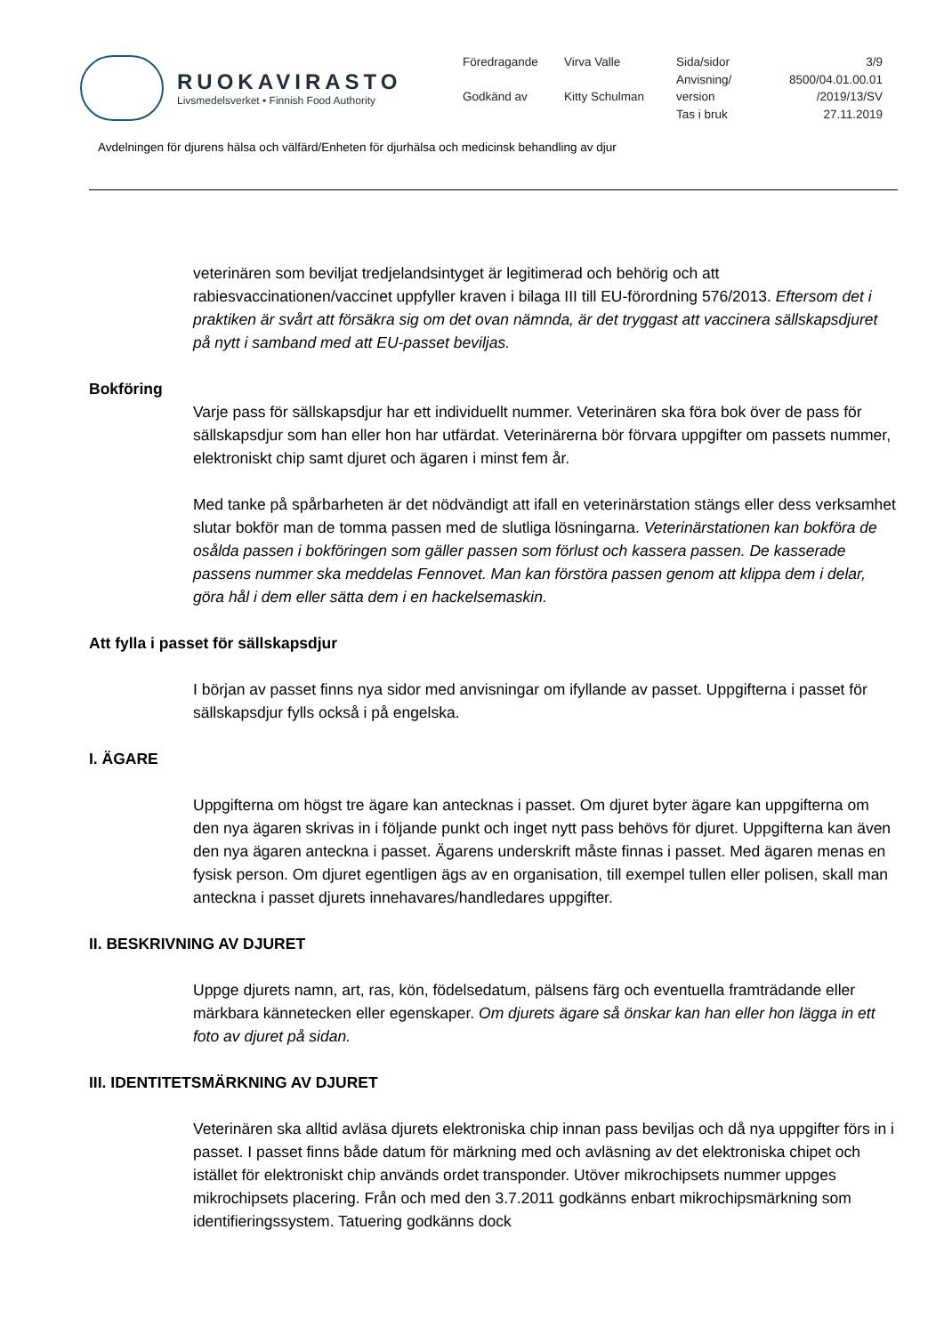RUOKAVIRASTO
Livsmedelsverket • Finnish Food Authority
Föredragande Virva Valle Sida/sidor 3/9 Anvisning/ 8500/04.01.00.01 Godkänd av Kitty Schulman version /2019/13/SV Tas i bruk 27.11.2019
Avdelningen för djurens hälsa och välfärd/Enheten för djurhälsa och medicinsk behandling av djur
veterinären som beviljat tredjelandsintyget är legitimerad och behörig och att rabiesvaccinationen/vaccinet uppfyller kraven i bilaga III till EU-förordning 576/2013. Eftersom det i praktiken är svårt att försäkra sig om det ovan nämnda, är det tryggast att vaccinera sällskapsdjuret på nytt i samband med att EU-passet beviljas.
Bokföring
Varje pass för sällskapsdjur har ett individuellt nummer. Veterinären ska föra bok över de pass för sällskapsdjur som han eller hon har utfärdat. Veterinärerna bör förvara uppgifter om passets nummer, elektroniskt chip samt djuret och ägaren i minst fem år.
Med tanke på spårbarheten är det nödvändigt att ifall en veterinärstation stängs eller dess verksamhet slutar bokför man de tomma passen med de slutliga lösningarna. Veterinärstationen kan bokföra de osålda passen i bokföringen som gäller passen som förlust och kassera passen. De kasserade passens nummer ska meddelas Fennovet. Man kan förstöra passen genom att klippa dem i delar, göra hål i dem eller sätta dem i en hackelsemaskin.
Att fylla i passet för sällskapsdjur
I början av passet finns nya sidor med anvisningar om ifyllande av passet. Uppgifterna i passet för sällskapsdjur fylls också i på engelska.
I. ÄGARE
Uppgifterna om högst tre ägare kan antecknas i passet. Om djuret byter ägare kan uppgifterna om den nya ägaren skrivas in i följande punkt och inget nytt pass behövs för djuret. Uppgifterna kan även den nya ägaren anteckna i passet. Ägarens underskrift måste finnas i passet. Med ägaren menas en fysisk person. Om djuret egentligen ägs av en organisation, till exempel tullen eller polisen, skall man anteckna i passet djurets innehavares/handledares uppgifter.
II. BESKRIVNING AV DJURET
Uppge djurets namn, art, ras, kön, födelsedatum, pälsens färg och eventuella framträdande eller märkbara kännetecken eller egenskaper. Om djurets ägare så önskar kan han eller hon lägga in ett foto av djuret på sidan.
III. IDENTITETSMÄRKNING AV DJURET
Veterinären ska alltid avläsa djurets elektroniska chip innan pass beviljas och då nya uppgifter förs in i passet. I passet finns både datum för märkning med och avläsning av det elektroniska chipet och istället för elektroniskt chip används ordet transponder. Utöver mikrochipsets nummer uppges mikrochipsets placering. Från och med den 3.7.2011 godkänns enbart mikrochipsmärkning som identifieringssystem. Tatuering godkänns dock